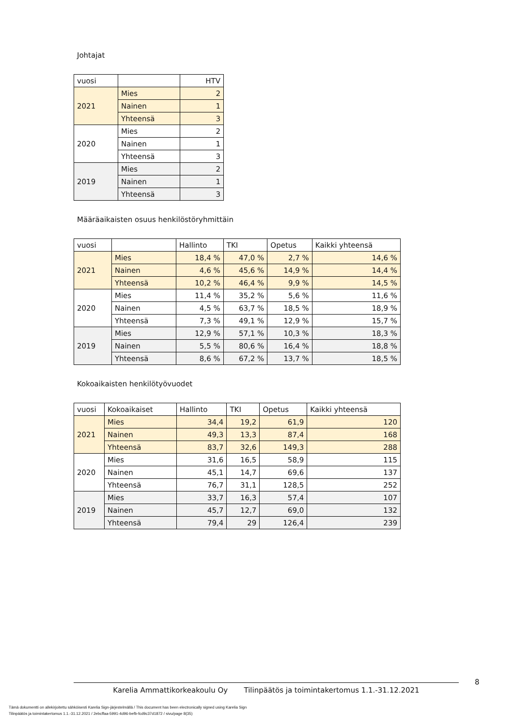Johtajat
| vuosi | | HTV |
| 2021 | Mies | 2 |
| | Nainen | 1 |
| | Yhteensä | 3 |
| 2020 | Mies | 2 |
| | Nainen | 1 |
| | Yhteensä | 3 |
| 2019 | Mies | 2 |
| | Nainen | 1 |
| | Yhteensä | 3 |
Määräaikaisten osuus henkilöstöryhmittäin
| vuosi | | Hallinto | TKI | Opetus | Kaikki yhteensä |
| 2021 | Mies | 18,4 % | 47,0 % | 2,7 % | 14,6 % |
| | Nainen | 4,6 % | 45,6 % | 14,9 % | 14,4 % |
| | Yhteensä | 10,2 % | 46,4 % | 9,9 % | 14,5 % |
| 2020 | Mies | 11,4 % | 35,2 % | 5,6 % | 11,6 % |
| | Nainen | 4,5 % | 63,7 % | 18,5 % | 18,9 % |
| | Yhteensä | 7,3 % | 49,1 % | 12,9 % | 15,7 % |
| 2019 | Mies | 12,9 % | 57,1 % | 10,3 % | 18,3 % |
| | Nainen | 5,5 % | 80,6 % | 16,4 % | 18,8 % |
| | Yhteensä | 8,6 % | 67,2 % | 13,7 % | 18,5 % |
Kokoaikaisten henkilötyövuodet
| vuosi | Kokoaikaiset | Hallinto | TKI | Opetus | Kaikki yhteensä |
| 2021 | Mies | 34,4 | 19,2 | 61,9 | 120 |
| | Nainen | 49,3 | 13,3 | 87,4 | 168 |
| | Yhteensä | 83,7 | 32,6 | 149,3 | 288 |
| 2020 | Mies | 31,6 | 16,5 | 58,9 | 115 |
| | Nainen | 45,1 | 14,7 | 69,6 | 137 |
| | Yhteensä | 76,7 | 31,1 | 128,5 | 252 |
| 2019 | Mies | 33,7 | 16,3 | 57,4 | 107 |
| | Nainen | 45,7 | 12,7 | 69,0 | 132 |
| | Yhteensä | 79,4 | 29 | 126,4 | 239 |
8
Karelia Ammattikorkeakoulu Oy Tilinpäätös ja toimintakertomus 1.1.-31.12.2021
Tämä dokumentti on allekirjoitettu sähköisesti Karelia Sign-järjestelmällä / This document has been electronically signed using Karelia Sign
Tilinpäätös ja toimintakertomus 1.1.-31.12.2021 / 2ebcffaa-5991-4d96-befb-fcd9c37d1872 / sivu/page 8(35)